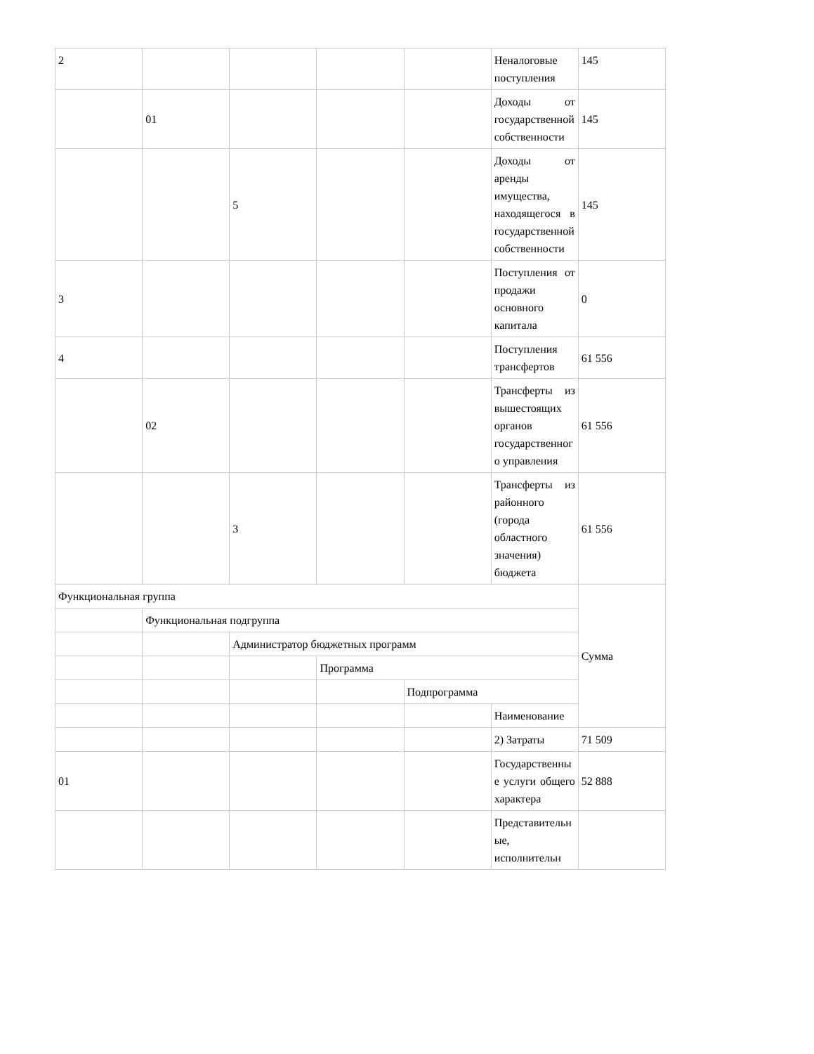| 2 | | | | | Неналоговые поступления | 145 |
| | 01 | | | | Доходы от государственной собственности | 145 |
| | | 5 | | | Доходы от аренды имущества, находящегося в государственной собственности | 145 |
| 3 | | | | | Поступления от продажи основного капитала | 0 |
| 4 | | | | | Поступления трансфертов | 61 556 |
| | 02 | | | | Трансферты из вышестоящих органов государственного управления | 61 556 |
| | | 3 | | | Трансферты из районного (города областного значения) бюджета | 61 556 |
| Функциональная группа | | | | | | Сумма |
| | Функциональная подгруппа | | | | | |
| | | Администратор бюджетных программ | | | | |
| | | | Программа | | | |
| | | | | Подпрограмма | | |
| | | | | | Наименование | |
| | | | | | 2) Затраты | 71 509 |
| 01 | | | | | Государственные услуги общего характера | 52 888 |
| | | | | | Представительные, исполнительн | |